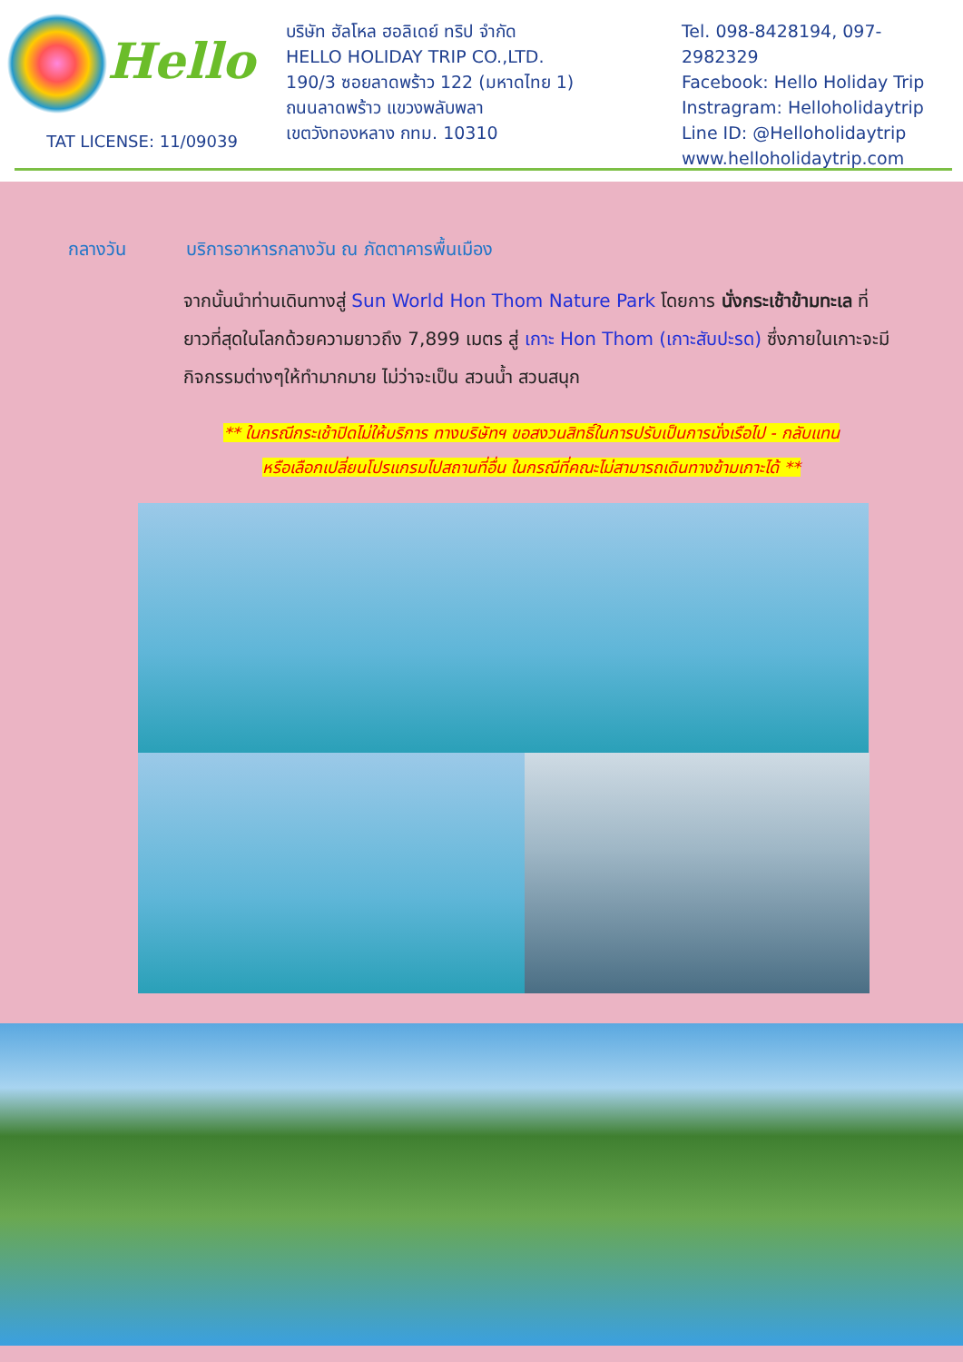Hello
TAT LICENSE: 11/09039
บริษัท ฮัลโหล ฮอลิเดย์ ทริป จำกัด
HELLO HOLIDAY TRIP CO.,LTD.
190/3 ซอยลาดพร้าว 122 (มหาดไทย 1)
ถนนลาดพร้าว แขวงพลับพลา
เขตวังทองหลาง กทม. 10310
Tel. 098-8428194, 097-2982329
Facebook: Hello Holiday Trip
Instragram: Helloholidaytrip
Line ID: @Helloholidaytrip
www.helloholidaytrip.com
กลางวัน บริการอาหารกลางวัน ณ ภัตตาคารพื้นเมือง
จากนั้นนำท่านเดินทางสู่ Sun World Hon Thom Nature Park โดยการ นั่งกระเช้าข้ามทะเล ที่ยาวที่สุดในโลกด้วยความยาวถึง 7,899 เมตร สู่ เกาะ Hon Thom (เกาะสับปะรด) ซึ่งภายในเกาะจะมีกิจกรรมต่างๆให้ทำมากมาย ไม่ว่าจะเป็น สวนน้ำ สวนสนุก
** ในกรณีกระเช้าปิดไม่ให้บริการ ทางบริษัทฯ ขอสงวนสิทธิ์ในการปรับเป็นการนั่งเรือไป - กลับแทน
หรือเลือกเปลี่ยนโปรแกรมไปสถานที่อื่น ในกรณีที่คณะไม่สามารถเดินทางข้ามเกาะได้ **